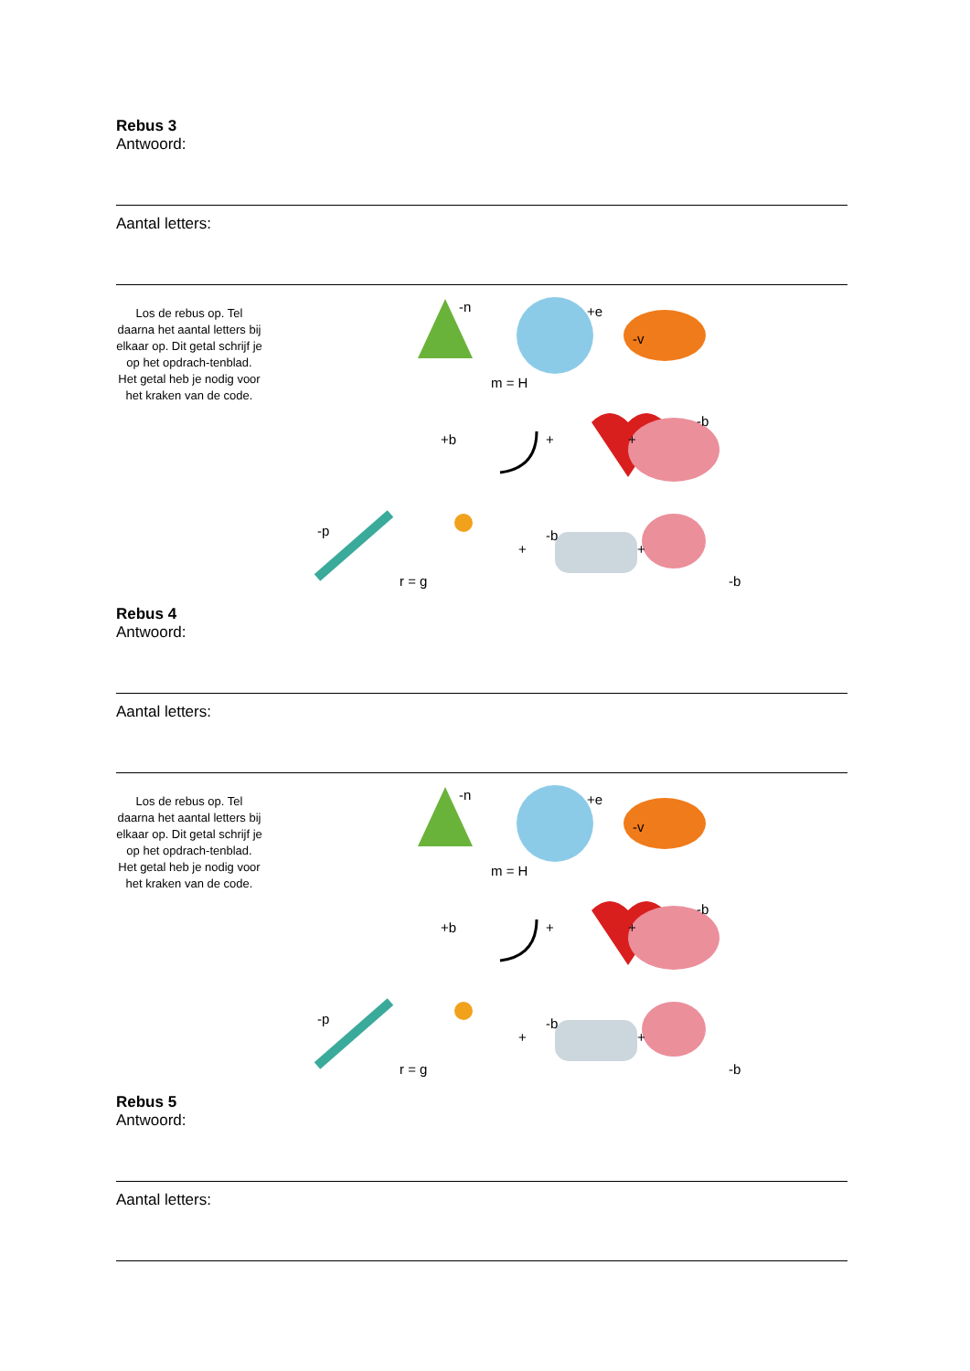Rebus 3
Antwoord:
Aantal letters:
Los de rebus op. Tel daarna het aantal letters bij elkaar op. Dit getal schrijf je op het opdrach-tenblad. Het getal heb je nodig voor het kraken van de code.
-n +e
-v
m = H
+b + +
-b
-p
r = g
+
-b
+
-b
Rebus 4
Antwoord:
Aantal letters:
Los de rebus op. Tel daarna het aantal letters bij elkaar op. Dit getal schrijf je op het opdrach-tenblad. Het getal heb je nodig voor het kraken van de code.
-n +e
-v
m = H
+b + +
-b
-p
r = g
+
-b
+
-b
Rebus 5
Antwoord:
Aantal letters: